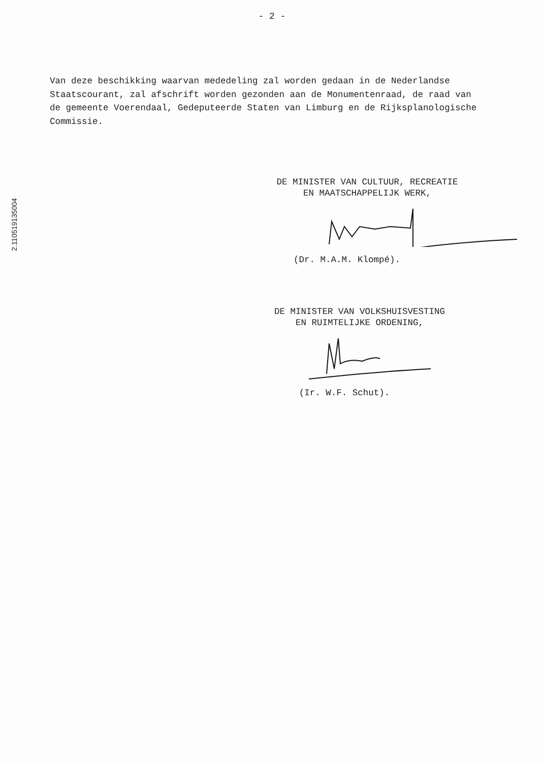- 2 -
2.110519135004
Van deze beschikking waarvan mededeling zal worden gedaan in de Nederlandse Staatscourant, zal afschrift worden gezonden aan de Monumentenraad, de raad van de gemeente Voerendaal, Gedeputeerde Staten van Limburg en de Rijksplanologische Commissie.
DE MINISTER VAN CULTUUR, RECREATIE
EN MAATSCHAPPELIJK WERK,
(Dr. M.A.M. Klompé).
DE MINISTER VAN VOLKSHUISVESTING
EN RUIMTELIJKE ORDENING,
(Ir. W.F. Schut).